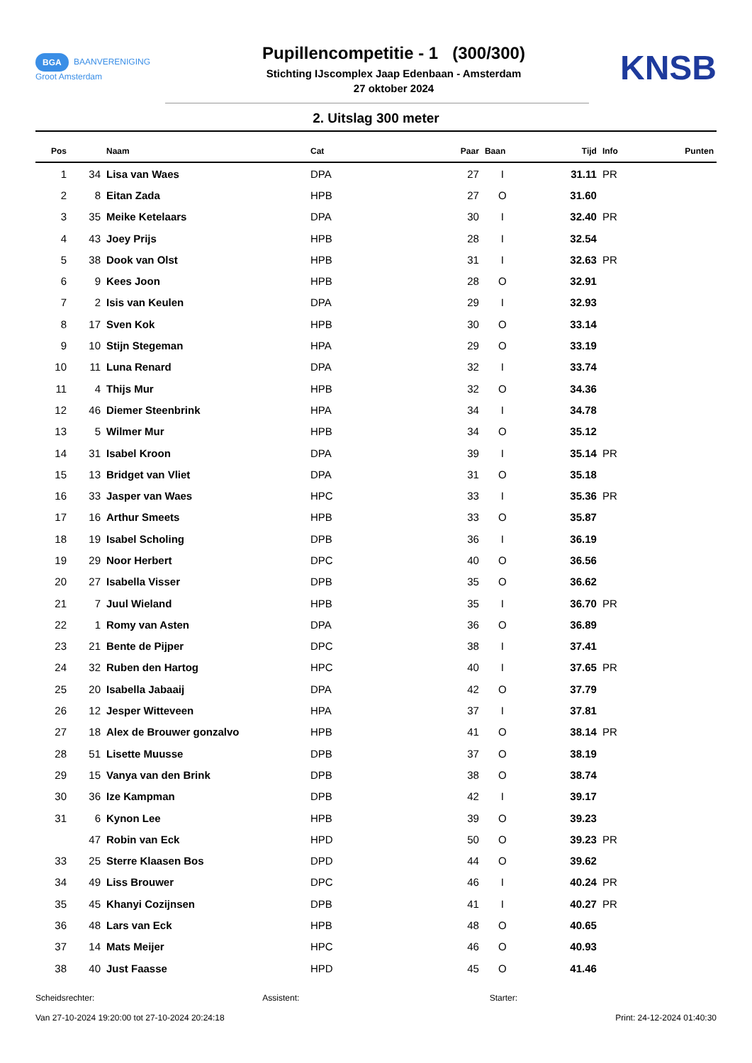BGA BAANVERENIGING
Groot Amsterdam
Pupillencompetitie - 1 (300/300)
Stichting IJscomplex Jaap Edenbaan - Amsterdam
27 oktober 2024
KNSB
2. Uitslag 300 meter
| Pos | | Naam | Cat | Paar | Baan | Tijd | Info | Punten |
| --- | --- | --- | --- | --- | --- | --- | --- | --- |
| 1 | 34 | Lisa van Waes | DPA | 27 | I | 31.11 | PR | |
| 2 | 8 | Eitan Zada | HPB | 27 | O | 31.60 | | |
| 3 | 35 | Meike Ketelaars | DPA | 30 | I | 32.40 | PR | |
| 4 | 43 | Joey Prijs | HPB | 28 | I | 32.54 | | |
| 5 | 38 | Dook van Olst | HPB | 31 | I | 32.63 | PR | |
| 6 | 9 | Kees Joon | HPB | 28 | O | 32.91 | | |
| 7 | 2 | Isis van Keulen | DPA | 29 | I | 32.93 | | |
| 8 | 17 | Sven Kok | HPB | 30 | O | 33.14 | | |
| 9 | 10 | Stijn Stegeman | HPA | 29 | O | 33.19 | | |
| 10 | 11 | Luna Renard | DPA | 32 | I | 33.74 | | |
| 11 | 4 | Thijs Mur | HPB | 32 | O | 34.36 | | |
| 12 | 46 | Diemer Steenbrink | HPA | 34 | I | 34.78 | | |
| 13 | 5 | Wilmer Mur | HPB | 34 | O | 35.12 | | |
| 14 | 31 | Isabel Kroon | DPA | 39 | I | 35.14 | PR | |
| 15 | 13 | Bridget van Vliet | DPA | 31 | O | 35.18 | | |
| 16 | 33 | Jasper van Waes | HPC | 33 | I | 35.36 | PR | |
| 17 | 16 | Arthur Smeets | HPB | 33 | O | 35.87 | | |
| 18 | 19 | Isabel Scholing | DPB | 36 | I | 36.19 | | |
| 19 | 29 | Noor Herbert | DPC | 40 | O | 36.56 | | |
| 20 | 27 | Isabella Visser | DPB | 35 | O | 36.62 | | |
| 21 | 7 | Juul Wieland | HPB | 35 | I | 36.70 | PR | |
| 22 | 1 | Romy van Asten | DPA | 36 | O | 36.89 | | |
| 23 | 21 | Bente de Pijper | DPC | 38 | I | 37.41 | | |
| 24 | 32 | Ruben den Hartog | HPC | 40 | I | 37.65 | PR | |
| 25 | 20 | Isabella Jabaaij | DPA | 42 | O | 37.79 | | |
| 26 | 12 | Jesper Witteveen | HPA | 37 | I | 37.81 | | |
| 27 | 18 | Alex de Brouwer gonzalvo | HPB | 41 | O | 38.14 | PR | |
| 28 | 51 | Lisette Muusse | DPB | 37 | O | 38.19 | | |
| 29 | 15 | Vanya van den Brink | DPB | 38 | O | 38.74 | | |
| 30 | 36 | Ize Kampman | DPB | 42 | I | 39.17 | | |
| 31 | 6 | Kynon Lee | HPB | 39 | O | 39.23 | | |
| | 47 | Robin van Eck | HPD | 50 | O | 39.23 | PR | |
| 33 | 25 | Sterre Klaasen Bos | DPD | 44 | O | 39.62 | | |
| 34 | 49 | Liss Brouwer | DPC | 46 | I | 40.24 | PR | |
| 35 | 45 | Khanyi Cozijnsen | DPB | 41 | I | 40.27 | PR | |
| 36 | 48 | Lars van Eck | HPB | 48 | O | 40.65 | | |
| 37 | 14 | Mats Meijer | HPC | 46 | O | 40.93 | | |
| 38 | 40 | Just Faasse | HPD | 45 | O | 41.46 | | |
Scheidsrechter: Assistent: Starter:
Van 27-10-2024 19:20:00 tot 27-10-2024 20:24:18 Print: 24-12-2024 01:40:30